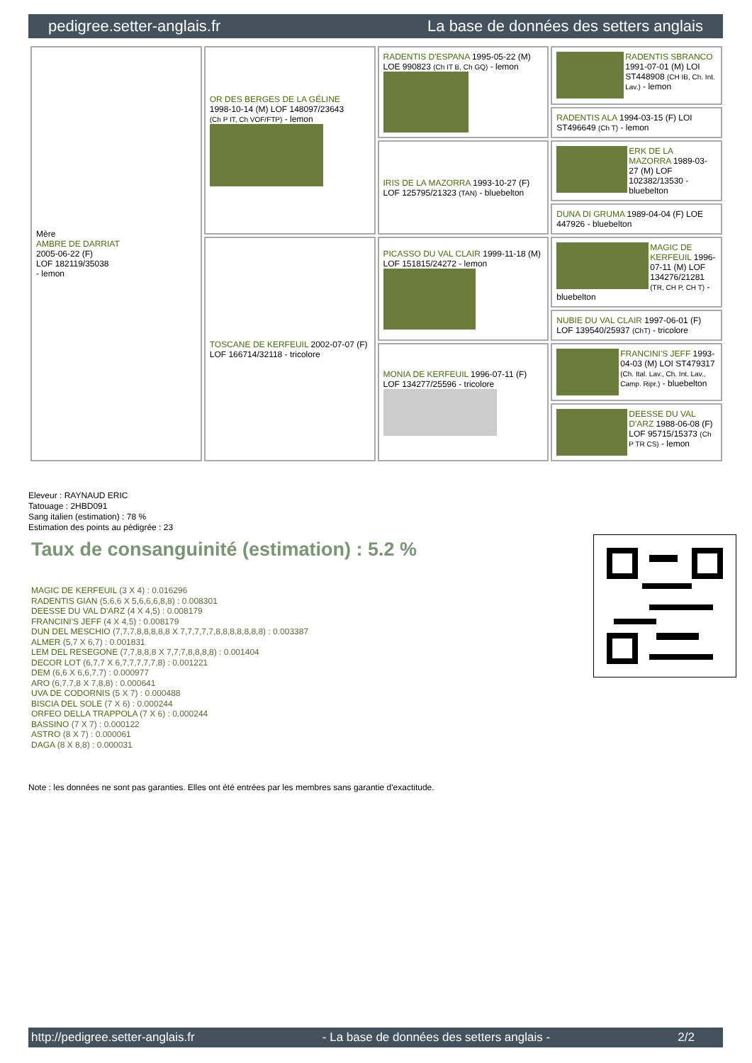pedigree.setter-anglais.fr La base de données des setters anglais
| Mère AMBRE DE DARRIAT 2005-06-22 (F) LOF 182119/35038 - lemon | OR DES BERGES DE LA GÉLINE 1998-10-14 (M) LOF 148097/23643 (Ch P IT, Ch VOF/FTP) - lemon | RADENTIS D'ESPANA 1995-05-22 (M) LOE 990823 (Ch IT B, Ch GQ) - lemon | RADENTIS SBRANCO 1991-07-01 (M) LOI ST448908 (CH IB, Ch. Int. Lav.) - lemon |
| | | | RADENTIS ALA 1994-03-15 (F) LOI ST496649 (Ch T) - lemon |
| | | IRIS DE LA MAZORRA 1993-10-27 (F) LOF 125795/21323 (TAN) - bluebelton | ERK DE LA MAZORRA 1989-03-27 (M) LOF 102382/13530 - bluebelton |
| | | | DUNA DI GRUMA 1989-04-04 (F) LOE 447926 - bluebelton |
| | TOSCANE DE KERFEUIL 2002-07-07 (F) LOF 166714/32118 - tricolore | PICASSO DU VAL CLAIR 1999-11-18 (M) LOF 151815/24272 - lemon | MAGIC DE KERFEUIL 1996-07-11 (M) LOF 134276/21281 (TR, CH P, CH T) - bluebelton |
| | | | NUBIE DU VAL CLAIR 1997-06-01 (F) LOF 139540/25937 (ChT) - tricolore |
| | | MONIA DE KERFEUIL 1996-07-11 (F) LOF 134277/25596 - tricolore | FRANCINI'S JEFF 1993-04-03 (M) LOI ST479317 (Ch. Ital. Lav., Ch. Int. Lav., Camp. Ripr.) - bluebelton |
| | | | DEESSE DU VAL D'ARZ 1988-06-08 (F) LOF 95715/15373 (Ch P TR CS) - lemon |
Eleveur : RAYNAUD ERIC
Tatouage : 2HBD091
Sang italien (estimation) : 78 %
Estimation des points au pédigrée : 23
Taux de consanguinité (estimation) : 5.2 %
MAGIC DE KERFEUIL (3 X 4) : 0.016296
RADENTIS GIAN (5,6,6 X 5,6,6,6,8,8) : 0.008301
DEESSE DU VAL D'ARZ (4 X 4,5) : 0.008179
FRANCINI'S JEFF (4 X 4,5) : 0.008179
DUN DEL MESCHIO (7,7,7,8,8,8,8,8 X 7,7,7,7,7,8,8,8,8,8,8,8) : 0.003387
ALMER (5,7 X 6,7) : 0.001831
LEM DEL RESEGONE (7,7,8,8,8 X 7,7,7,8,8,8,8) : 0.001404
DECOR LOT (6,7,7 X 6,7,7,7,7,7,8) : 0.001221
DEM (6,6 X 6,6,7,7) : 0.000977
ARO (6,7,7,8 X 7,8,8) : 0.000641
UVA DE CODORNIS (5 X 7) : 0.000488
BISCIA DEL SOLE (7 X 6) : 0.000244
ORFEO DELLA TRAPPOLA (7 X 6) : 0.000244
BASSINO (7 X 7) : 0.000122
ASTRO (8 X 7) : 0.000061
DAGA (8 X 8,8) : 0.000031
Note : les données ne sont pas garanties. Elles ont été entrées par les membres sans garantie d'exactitude.
http://pedigree.setter-anglais.fr - La base de données des setters anglais - 2/2